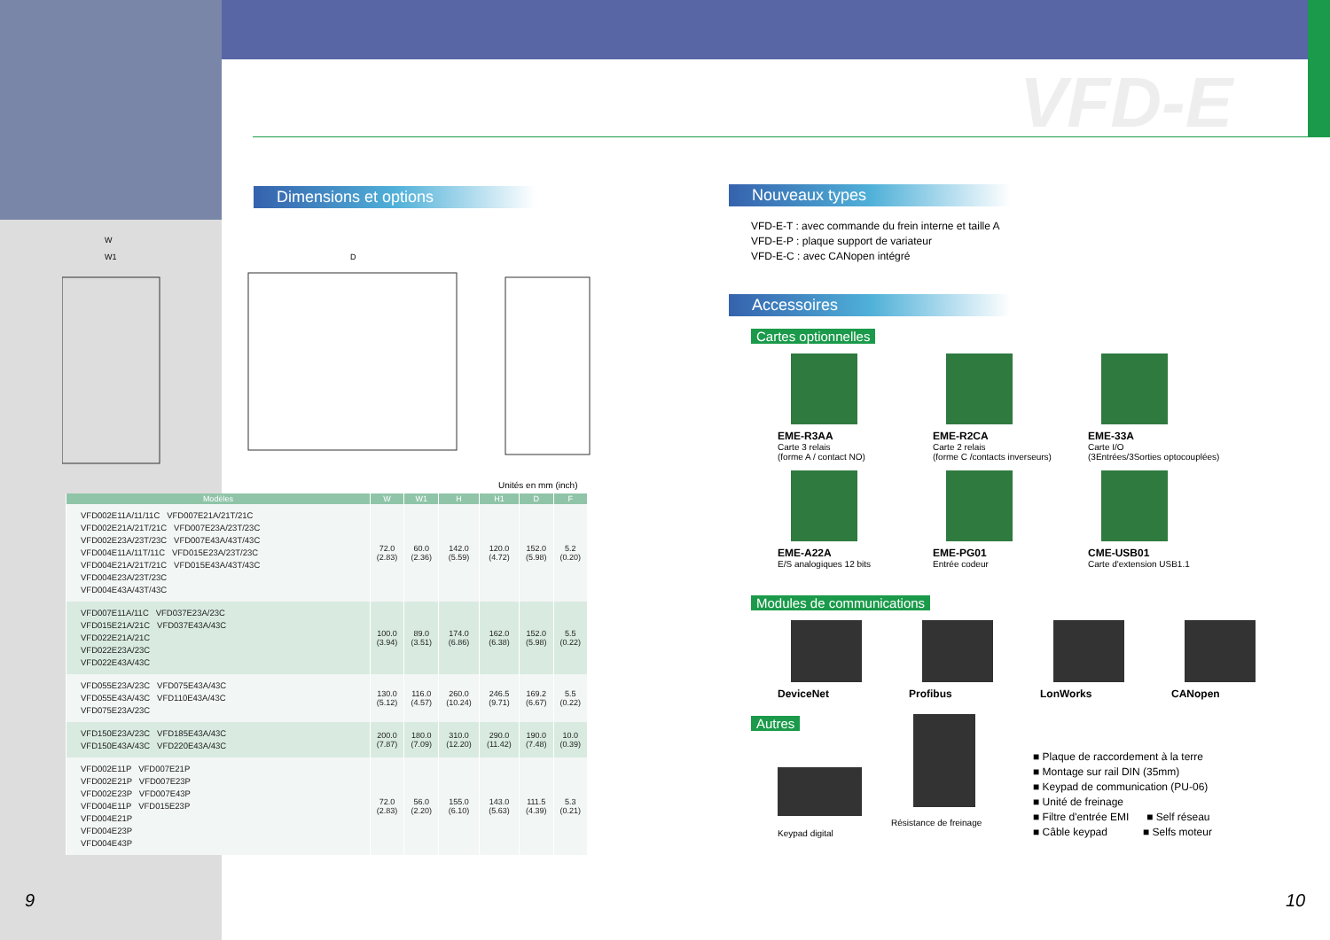VFD-E
Dimensions et options
W
W1 D
Unités en mm (inch)
| Modèles | W | W1 | H | H1 | D | F |
| --- | --- | --- | --- | --- | --- | --- |
| VFD002E11A/11/11C VFD007E21A/21T/21C VFD002E21A/21T/21C VFD007E23A/23T/23C VFD002E23A/23T/23C VFD007E43A/43T/43C VFD004E11A/11T/11C VFD015E23A/23T/23C VFD004E21A/21T/21C VFD015E43A/43T/43C VFD004E23A/23T/23C VFD004E43A/43T/43C | 72.0 (2.83) | 60.0 (2.36) | 142.0 (5.59) | 120.0 (4.72) | 152.0 (5.98) | 5.2 (0.20) |
| VFD007E11A/11C VFD037E23A/23C VFD015E21A/21C VFD037E43A/43C VFD022E21A/21C VFD022E23A/23C VFD022E43A/43C | 100.0 (3.94) | 89.0 (3.51) | 174.0 (6.86) | 162.0 (6.38) | 152.0 (5.98) | 5.5 (0.22) |
| VFD055E23A/23C VFD075E43A/43C VFD055E43A/43C VFD110E43A/43C VFD075E23A/23C | 130.0 (5.12) | 116.0 (4.57) | 260.0 (10.24) | 246.5 (9.71) | 169.2 (6.67) | 5.5 (0.22) |
| VFD150E23A/23C VFD185E43A/43C VFD150E43A/43C VFD220E43A/43C | 200.0 (7.87) | 180.0 (7.09) | 310.0 (12.20) | 290.0 (11.42) | 190.0 (7.48) | 10.0 (0.39) |
| VFD002E11P VFD007E21P VFD002E21P VFD007E23P VFD002E23P VFD007E43P VFD004E11P VFD015E23P VFD004E21P VFD004E23P VFD004E43P | 72.0 (2.83) | 56.0 (2.20) | 155.0 (6.10) | 143.0 (5.63) | 111.5 (4.39) | 5.3 (0.21) |
9 10
Nouveaux types
VFD-E-T : avec commande du frein interne et taille A
VFD-E-P : plaque support de variateur
VFD-E-C : avec CANopen intégré
Accessoires
Cartes optionnelles
EME-R3AA
Carte 3 relais
(forme A / contact NO)
EME-R2CA
Carte 2 relais
(forme C /contacts inverseurs)
EME-33A
Carte I/O
(3Entrées/3Sorties optocouplées)
EME-A22A
E/S analogiques 12 bits
EME-PG01
Entrée codeur
CME-USB01
Carte d'extension USB1.1
Modules de communications
DeviceNet Profibus LonWorks CANopen
Autres
Keypad digital
Résistance de freinage
■ Plaque de raccordement à la terre
■ Montage sur rail DIN (35mm)
■ Keypad de communication (PU-06)
■ Unité de freinage
■ Filtre d'entrée EMI ■ Self réseau
■ Câble keypad ■ Selfs moteur